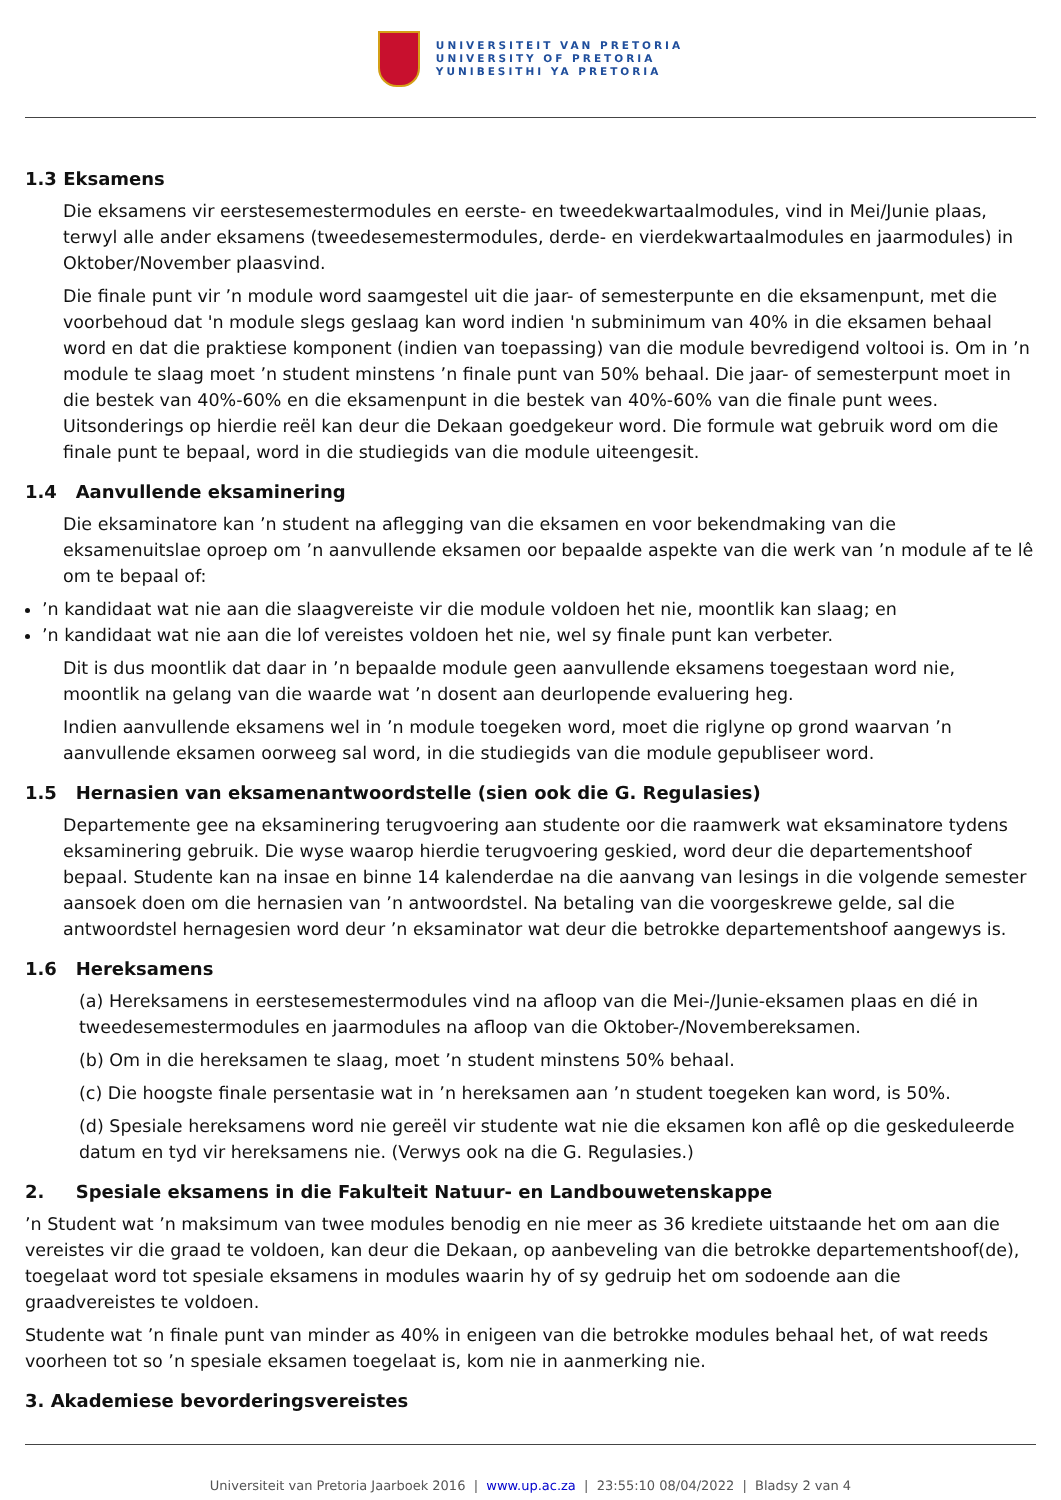UNIVERSITEIT VAN PRETORIA
UNIVERSITY OF PRETORIA
YUNIBESITHI YA PRETORIA
1.3 Eksamens
Die eksamens vir eerstesemestermodules en eerste- en tweedekwartaalmodules, vind in Mei/Junie plaas, terwyl alle ander eksamens (tweedesemestermodules, derde- en vierdekwartaalmodules en jaarmodules) in Oktober/November plaasvind.
Die finale punt vir ’n module word saamgestel uit die jaar- of semesterpunte en die eksamenpunt, met die voorbehoud dat 'n module slegs geslaag kan word indien 'n subminimum van 40% in die eksamen behaal word en dat die praktiese komponent (indien van toepassing) van die module bevredigend voltooi is. Om in ’n module te slaag moet ’n student minstens ’n finale punt van 50% behaal. Die jaar- of semesterpunt moet in die bestek van 40%-60% en die eksamenpunt in die bestek van 40%-60% van die finale punt wees. Uitsonderings op hierdie reël kan deur die Dekaan goedgekeur word. Die formule wat gebruik word om die finale punt te bepaal, word in die studiegids van die module uiteengesit.
1.4 Aanvullende eksaminering
Die eksaminatore kan ’n student na aflegging van die eksamen en voor bekendmaking van die eksamenuitslae oproep om ’n aanvullende eksamen oor bepaalde aspekte van die werk van ’n module af te lê om te bepaal of:
’n kandidaat wat nie aan die slaagvereiste vir die module voldoen het nie, moontlik kan slaag; en
’n kandidaat wat nie aan die lof vereistes voldoen het nie, wel sy finale punt kan verbeter.
Dit is dus moontlik dat daar in ’n bepaalde module geen aanvullende eksamens toegestaan word nie, moontlik na gelang van die waarde wat ’n dosent aan deurlopende evaluering heg.
Indien aanvullende eksamens wel in ’n module toegeken word, moet die riglyne op grond waarvan ’n aanvullende eksamen oorweeg sal word, in die studiegids van die module gepubliseer word.
1.5 Hernasien van eksamenantwoordstelle (sien ook die G. Regulasies)
Departemente gee na eksaminering terugvoering aan studente oor die raamwerk wat eksaminatore tydens eksaminering gebruik. Die wyse waarop hierdie terugvoering geskied, word deur die departementshoof bepaal. Studente kan na insae en binne 14 kalenderdae na die aanvang van lesings in die volgende semester aansoek doen om die hernasien van ’n antwoordstel. Na betaling van die voorgeskrewe gelde, sal die antwoordstel hernagesien word deur ’n eksaminator wat deur die betrokke departementshoof aangewys is.
1.6 Hereksamens
(a) Hereksamens in eerstesemestermodules vind na afloop van die Mei-/Junie-eksamen plaas en dié in tweedesemestermodules en jaarmodules na afloop van die Oktober-/Novembereksamen.
(b) Om in die hereksamen te slaag, moet ’n student minstens 50% behaal.
(c) Die hoogste finale persentasie wat in ’n hereksamen aan ’n student toegeken kan word, is 50%.
(d) Spesiale hereksamens word nie gereël vir studente wat nie die eksamen kon aflê op die geskeduleerde datum en tyd vir hereksamens nie. (Verwys ook na die G. Regulasies.)
2. Spesiale eksamens in die Fakulteit Natuur- en Landbouwetenskappe
’n Student wat ’n maksimum van twee modules benodig en nie meer as 36 krediete uitstaande het om aan die vereistes vir die graad te voldoen, kan deur die Dekaan, op aanbeveling van die betrokke departementshoof(de), toegelaat word tot spesiale eksamens in modules waarin hy of sy gedruip het om sodoende aan die graadvereistes te voldoen.
Studente wat ’n finale punt van minder as 40% in enigeen van die betrokke modules behaal het, of wat reeds voorheen tot so ’n spesiale eksamen toegelaat is, kom nie in aanmerking nie.
3. Akademiese bevorderingsvereistes
Universiteit van Pretoria Jaarboek 2016 | www.up.ac.za | 23:55:10 08/04/2022 | Bladsy 2 van 4